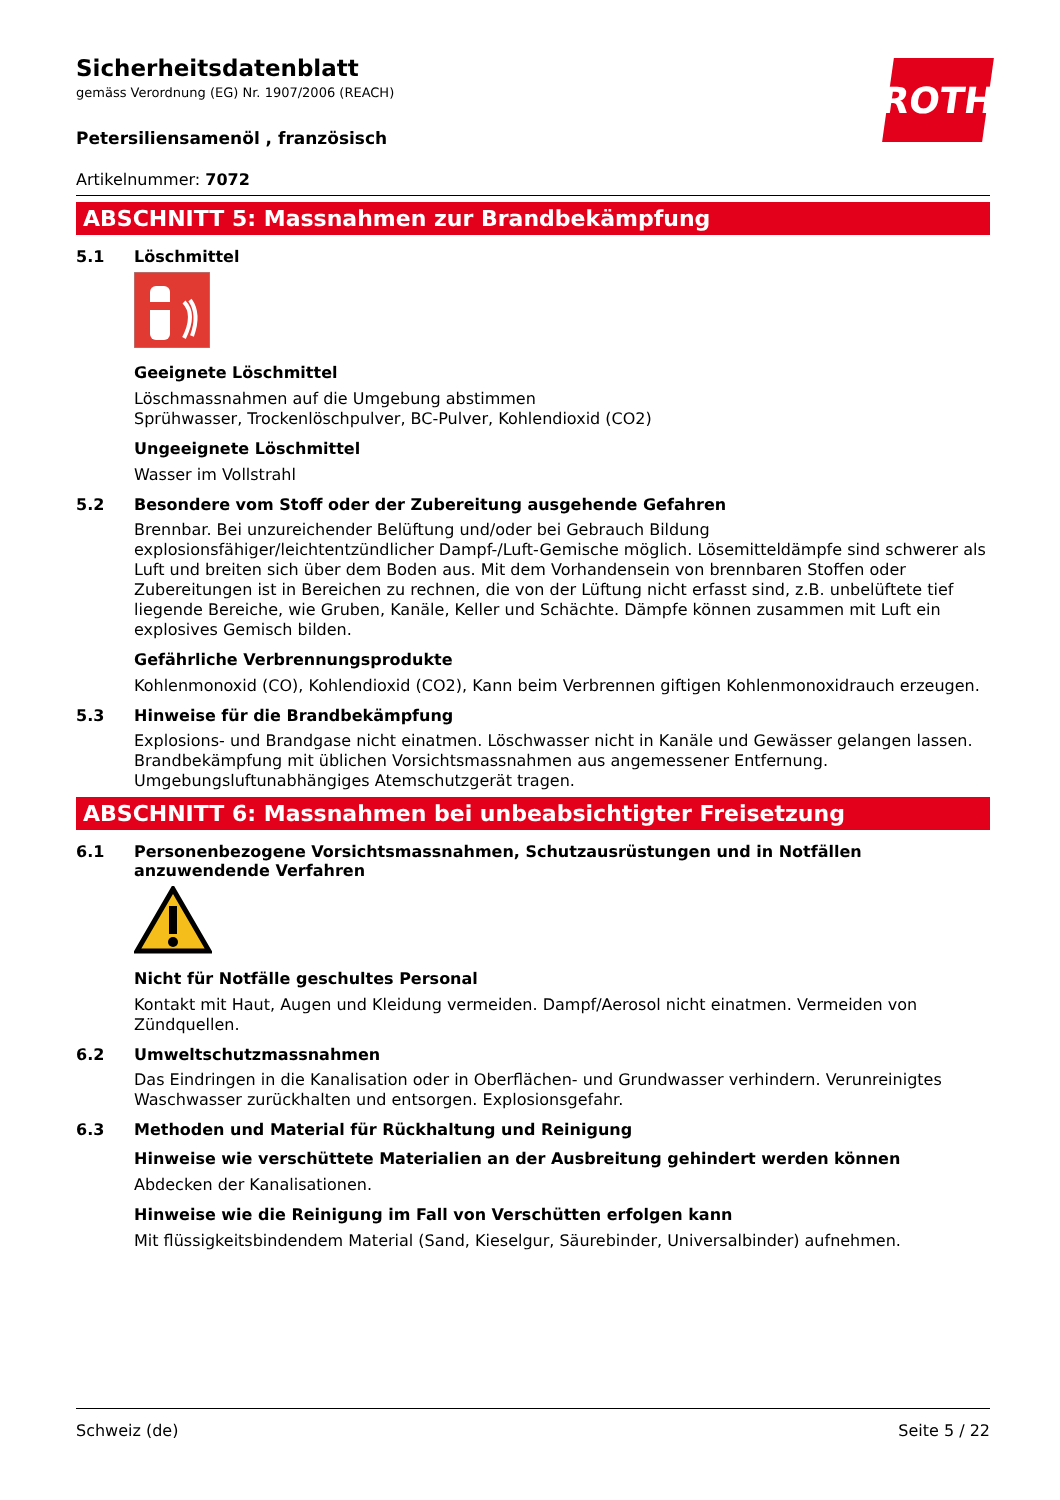ROTH
Sicherheitsdatenblatt
gemäss Verordnung (EG) Nr. 1907/2006 (REACH)
Petersiliensamenöl , französisch
Artikelnummer: 7072
ABSCHNITT 5: Massnahmen zur Brandbekämpfung
5.1 Löschmittel
Geeignete Löschmittel
Löschmassnahmen auf die Umgebung abstimmen
Sprühwasser, Trockenlöschpulver, BC-Pulver, Kohlendioxid (CO2)
Ungeeignete Löschmittel
Wasser im Vollstrahl
5.2 Besondere vom Stoff oder der Zubereitung ausgehende Gefahren
Brennbar. Bei unzureichender Belüftung und/oder bei Gebrauch Bildung explosionsfähiger/leichtentzündlicher Dampf-/Luft-Gemische möglich. Lösemitteldämpfe sind schwerer als Luft und breiten sich über dem Boden aus. Mit dem Vorhandensein von brennbaren Stoffen oder Zubereitungen ist in Bereichen zu rechnen, die von der Lüftung nicht erfasst sind, z.B. unbelüftete tief liegende Bereiche, wie Gruben, Kanäle, Keller und Schächte. Dämpfe können zusammen mit Luft ein explosives Gemisch bilden.
Gefährliche Verbrennungsprodukte
Kohlenmonoxid (CO), Kohlendioxid (CO2), Kann beim Verbrennen giftigen Kohlenmonoxidrauch erzeugen.
5.3 Hinweise für die Brandbekämpfung
Explosions- und Brandgase nicht einatmen. Löschwasser nicht in Kanäle und Gewässer gelangen lassen. Brandbekämpfung mit üblichen Vorsichtsmassnahmen aus angemessener Entfernung. Umgebungsluftunabhängiges Atemschutzgerät tragen.
ABSCHNITT 6: Massnahmen bei unbeabsichtigter Freisetzung
6.1 Personenbezogene Vorsichtsmassnahmen, Schutzausrüstungen und in Notfällen anzuwendende Verfahren
Nicht für Notfälle geschultes Personal
Kontakt mit Haut, Augen und Kleidung vermeiden. Dampf/Aerosol nicht einatmen. Vermeiden von Zündquellen.
6.2 Umweltschutzmassnahmen
Das Eindringen in die Kanalisation oder in Oberflächen- und Grundwasser verhindern. Verunreinigtes Waschwasser zurückhalten und entsorgen. Explosionsgefahr.
6.3 Methoden und Material für Rückhaltung und Reinigung
Hinweise wie verschüttete Materialien an der Ausbreitung gehindert werden können
Abdecken der Kanalisationen.
Hinweise wie die Reinigung im Fall von Verschütten erfolgen kann
Mit flüssigkeitsbindendem Material (Sand, Kieselgur, Säurebinder, Universalbinder) aufnehmen.
Schweiz (de) Seite 5 / 22